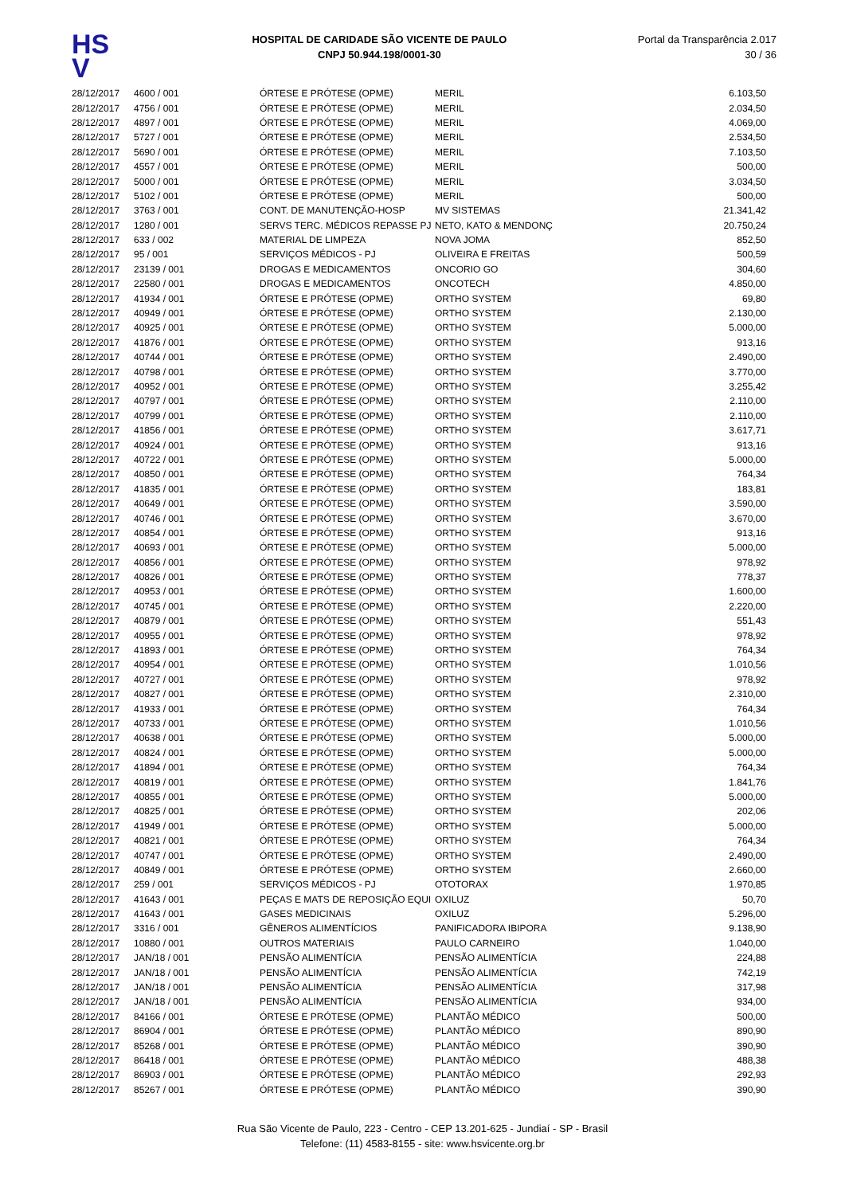HS
V
HOSPITAL DE CARIDADE SÃO VICENTE DE PAULO
CNPJ 50.944.198/0001-30
Portal da Transparência 2.017
30 / 36
| 28/12/2017 | 4600 / 001 | ÓRTESE E PRÓTESE (OPME) | MERIL | 6.103,50 |
| 28/12/2017 | 4756 / 001 | ÓRTESE E PRÓTESE (OPME) | MERIL | 2.034,50 |
| 28/12/2017 | 4897 / 001 | ÓRTESE E PRÓTESE (OPME) | MERIL | 4.069,00 |
| 28/12/2017 | 5727 / 001 | ÓRTESE E PRÓTESE (OPME) | MERIL | 2.534,50 |
| 28/12/2017 | 5690 / 001 | ÓRTESE E PRÓTESE (OPME) | MERIL | 7.103,50 |
| 28/12/2017 | 4557 / 001 | ÓRTESE E PRÓTESE (OPME) | MERIL | 500,00 |
| 28/12/2017 | 5000 / 001 | ÓRTESE E PRÓTESE (OPME) | MERIL | 3.034,50 |
| 28/12/2017 | 5102 / 001 | ÓRTESE E PRÓTESE (OPME) | MERIL | 500,00 |
| 28/12/2017 | 3763 / 001 | CONT. DE MANUTENÇÃO-HOSP | MV SISTEMAS | 21.341,42 |
| 28/12/2017 | 1280 / 001 | SERVS TERC. MÉDICOS REPASSE PJ | NETO, KATO & MENDONÇ | 20.750,24 |
| 28/12/2017 | 633 / 002 | MATERIAL DE LIMPEZA | NOVA JOMA | 852,50 |
| 28/12/2017 | 95 / 001 | SERVIÇOS MÉDICOS - PJ | OLIVEIRA E FREITAS | 500,59 |
| 28/12/2017 | 23139 / 001 | DROGAS E MEDICAMENTOS | ONCORIO GO | 304,60 |
| 28/12/2017 | 22580 / 001 | DROGAS E MEDICAMENTOS | ONCOTECH | 4.850,00 |
| 28/12/2017 | 41934 / 001 | ÓRTESE E PRÓTESE (OPME) | ORTHO SYSTEM | 69,80 |
| 28/12/2017 | 40949 / 001 | ÓRTESE E PRÓTESE (OPME) | ORTHO SYSTEM | 2.130,00 |
| 28/12/2017 | 40925 / 001 | ÓRTESE E PRÓTESE (OPME) | ORTHO SYSTEM | 5.000,00 |
| 28/12/2017 | 41876 / 001 | ÓRTESE E PRÓTESE (OPME) | ORTHO SYSTEM | 913,16 |
| 28/12/2017 | 40744 / 001 | ÓRTESE E PRÓTESE (OPME) | ORTHO SYSTEM | 2.490,00 |
| 28/12/2017 | 40798 / 001 | ÓRTESE E PRÓTESE (OPME) | ORTHO SYSTEM | 3.770,00 |
| 28/12/2017 | 40952 / 001 | ÓRTESE E PRÓTESE (OPME) | ORTHO SYSTEM | 3.255,42 |
| 28/12/2017 | 40797 / 001 | ÓRTESE E PRÓTESE (OPME) | ORTHO SYSTEM | 2.110,00 |
| 28/12/2017 | 40799 / 001 | ÓRTESE E PRÓTESE (OPME) | ORTHO SYSTEM | 2.110,00 |
| 28/12/2017 | 41856 / 001 | ÓRTESE E PRÓTESE (OPME) | ORTHO SYSTEM | 3.617,71 |
| 28/12/2017 | 40924 / 001 | ÓRTESE E PRÓTESE (OPME) | ORTHO SYSTEM | 913,16 |
| 28/12/2017 | 40722 / 001 | ÓRTESE E PRÓTESE (OPME) | ORTHO SYSTEM | 5.000,00 |
| 28/12/2017 | 40850 / 001 | ÓRTESE E PRÓTESE (OPME) | ORTHO SYSTEM | 764,34 |
| 28/12/2017 | 41835 / 001 | ÓRTESE E PRÓTESE (OPME) | ORTHO SYSTEM | 183,81 |
| 28/12/2017 | 40649 / 001 | ÓRTESE E PRÓTESE (OPME) | ORTHO SYSTEM | 3.590,00 |
| 28/12/2017 | 40746 / 001 | ÓRTESE E PRÓTESE (OPME) | ORTHO SYSTEM | 3.670,00 |
| 28/12/2017 | 40854 / 001 | ÓRTESE E PRÓTESE (OPME) | ORTHO SYSTEM | 913,16 |
| 28/12/2017 | 40693 / 001 | ÓRTESE E PRÓTESE (OPME) | ORTHO SYSTEM | 5.000,00 |
| 28/12/2017 | 40856 / 001 | ÓRTESE E PRÓTESE (OPME) | ORTHO SYSTEM | 978,92 |
| 28/12/2017 | 40826 / 001 | ÓRTESE E PRÓTESE (OPME) | ORTHO SYSTEM | 778,37 |
| 28/12/2017 | 40953 / 001 | ÓRTESE E PRÓTESE (OPME) | ORTHO SYSTEM | 1.600,00 |
| 28/12/2017 | 40745 / 001 | ÓRTESE E PRÓTESE (OPME) | ORTHO SYSTEM | 2.220,00 |
| 28/12/2017 | 40879 / 001 | ÓRTESE E PRÓTESE (OPME) | ORTHO SYSTEM | 551,43 |
| 28/12/2017 | 40955 / 001 | ÓRTESE E PRÓTESE (OPME) | ORTHO SYSTEM | 978,92 |
| 28/12/2017 | 41893 / 001 | ÓRTESE E PRÓTESE (OPME) | ORTHO SYSTEM | 764,34 |
| 28/12/2017 | 40954 / 001 | ÓRTESE E PRÓTESE (OPME) | ORTHO SYSTEM | 1.010,56 |
| 28/12/2017 | 40727 / 001 | ÓRTESE E PRÓTESE (OPME) | ORTHO SYSTEM | 978,92 |
| 28/12/2017 | 40827 / 001 | ÓRTESE E PRÓTESE (OPME) | ORTHO SYSTEM | 2.310,00 |
| 28/12/2017 | 41933 / 001 | ÓRTESE E PRÓTESE (OPME) | ORTHO SYSTEM | 764,34 |
| 28/12/2017 | 40733 / 001 | ÓRTESE E PRÓTESE (OPME) | ORTHO SYSTEM | 1.010,56 |
| 28/12/2017 | 40638 / 001 | ÓRTESE E PRÓTESE (OPME) | ORTHO SYSTEM | 5.000,00 |
| 28/12/2017 | 40824 / 001 | ÓRTESE E PRÓTESE (OPME) | ORTHO SYSTEM | 5.000,00 |
| 28/12/2017 | 41894 / 001 | ÓRTESE E PRÓTESE (OPME) | ORTHO SYSTEM | 764,34 |
| 28/12/2017 | 40819 / 001 | ÓRTESE E PRÓTESE (OPME) | ORTHO SYSTEM | 1.841,76 |
| 28/12/2017 | 40855 / 001 | ÓRTESE E PRÓTESE (OPME) | ORTHO SYSTEM | 5.000,00 |
| 28/12/2017 | 40825 / 001 | ÓRTESE E PRÓTESE (OPME) | ORTHO SYSTEM | 202,06 |
| 28/12/2017 | 41949 / 001 | ÓRTESE E PRÓTESE (OPME) | ORTHO SYSTEM | 5.000,00 |
| 28/12/2017 | 40821 / 001 | ÓRTESE E PRÓTESE (OPME) | ORTHO SYSTEM | 764,34 |
| 28/12/2017 | 40747 / 001 | ÓRTESE E PRÓTESE (OPME) | ORTHO SYSTEM | 2.490,00 |
| 28/12/2017 | 40849 / 001 | ÓRTESE E PRÓTESE (OPME) | ORTHO SYSTEM | 2.660,00 |
| 28/12/2017 | 259 / 001 | SERVIÇOS MÉDICOS - PJ | OTOTORAX | 1.970,85 |
| 28/12/2017 | 41643 / 001 | PEÇAS E MATS DE REPOSIÇÃO EQUI | OXILUZ | 50,70 |
| 28/12/2017 | 41643 / 001 | GASES MEDICINAIS | OXILUZ | 5.296,00 |
| 28/12/2017 | 3316 / 001 | GÊNEROS ALIMENTÍCIOS | PANIFICADORA IBIPORA | 9.138,90 |
| 28/12/2017 | 10880 / 001 | OUTROS MATERIAIS | PAULO CARNEIRO | 1.040,00 |
| 28/12/2017 | JAN/18 / 001 | PENSÃO ALIMENTÍCIA | PENSÃO ALIMENTÍCIA | 224,88 |
| 28/12/2017 | JAN/18 / 001 | PENSÃO ALIMENTÍCIA | PENSÃO ALIMENTÍCIA | 742,19 |
| 28/12/2017 | JAN/18 / 001 | PENSÃO ALIMENTÍCIA | PENSÃO ALIMENTÍCIA | 317,98 |
| 28/12/2017 | JAN/18 / 001 | PENSÃO ALIMENTÍCIA | PENSÃO ALIMENTÍCIA | 934,00 |
| 28/12/2017 | 84166 / 001 | ÓRTESE E PRÓTESE (OPME) | PLANTÃO MÉDICO | 500,00 |
| 28/12/2017 | 86904 / 001 | ÓRTESE E PRÓTESE (OPME) | PLANTÃO MÉDICO | 890,90 |
| 28/12/2017 | 85268 / 001 | ÓRTESE E PRÓTESE (OPME) | PLANTÃO MÉDICO | 390,90 |
| 28/12/2017 | 86418 / 001 | ÓRTESE E PRÓTESE (OPME) | PLANTÃO MÉDICO | 488,38 |
| 28/12/2017 | 86903 / 001 | ÓRTESE E PRÓTESE (OPME) | PLANTÃO MÉDICO | 292,93 |
| 28/12/2017 | 85267 / 001 | ÓRTESE E PRÓTESE (OPME) | PLANTÃO MÉDICO | 390,90 |
Rua São Vicente de Paulo, 223 - Centro - CEP 13.201-625 - Jundiaí - SP - Brasil
Telefone: (11) 4583-8155 - site: www.hsvicente.org.br